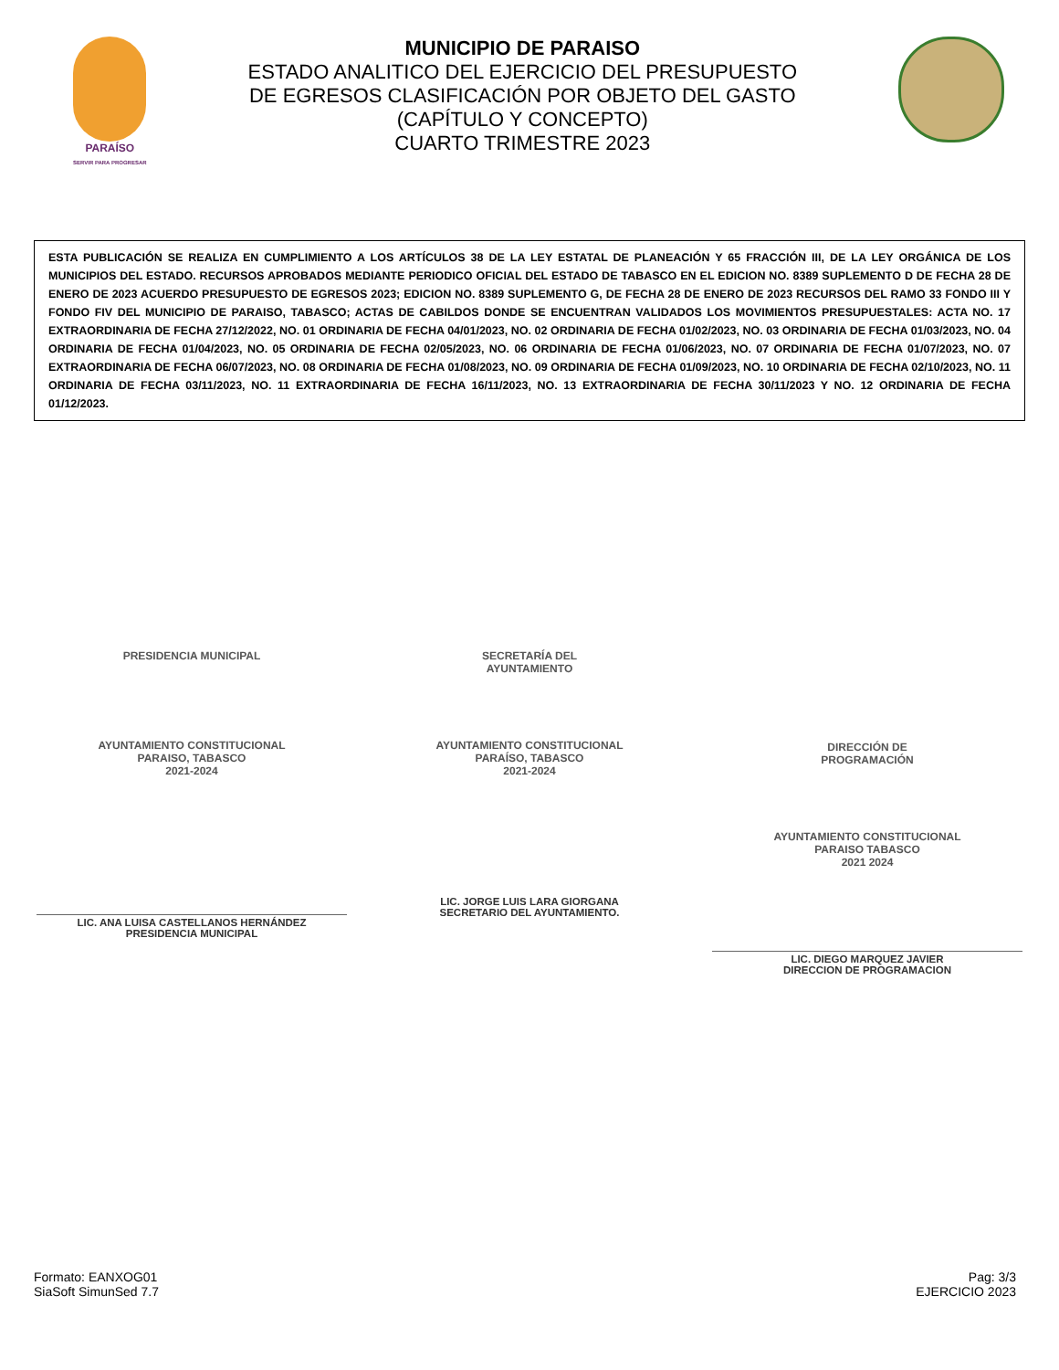PARAÍSO
SERVIR PARA PROGRESAR
MUNICIPIO DE PARAISO
ESTADO ANALITICO DEL EJERCICIO DEL PRESUPUESTO
DE EGRESOS CLASIFICACIÓN POR OBJETO DEL GASTO
(CAPÍTULO Y CONCEPTO)
CUARTO TRIMESTRE 2023
ESTA PUBLICACIÓN SE REALIZA EN CUMPLIMIENTO A LOS ARTÍCULOS 38 DE LA LEY ESTATAL DE PLANEACIÓN Y 65 FRACCIÓN III, DE LA LEY ORGÁNICA DE LOS MUNICIPIOS DEL ESTADO. RECURSOS APROBADOS MEDIANTE PERIODICO OFICIAL DEL ESTADO DE TABASCO EN EL EDICION NO. 8389 SUPLEMENTO D DE FECHA 28 DE ENERO DE 2023 ACUERDO PRESUPUESTO DE EGRESOS 2023; EDICION NO. 8389 SUPLEMENTO G, DE FECHA 28 DE ENERO DE 2023 RECURSOS DEL RAMO 33 FONDO III Y FONDO FIV DEL MUNICIPIO DE PARAISO, TABASCO; ACTAS DE CABILDOS DONDE SE ENCUENTRAN VALIDADOS LOS MOVIMIENTOS PRESUPUESTALES: ACTA NO. 17 EXTRAORDINARIA DE FECHA 27/12/2022, NO. 01 ORDINARIA DE FECHA 04/01/2023, NO. 02 ORDINARIA DE FECHA 01/02/2023, NO. 03 ORDINARIA DE FECHA 01/03/2023, NO. 04 ORDINARIA DE FECHA 01/04/2023, NO. 05 ORDINARIA DE FECHA 02/05/2023, NO. 06 ORDINARIA DE FECHA 01/06/2023, NO. 07 ORDINARIA DE FECHA 01/07/2023, NO. 07 EXTRAORDINARIA DE FECHA 06/07/2023, NO. 08 ORDINARIA DE FECHA 01/08/2023, NO. 09 ORDINARIA DE FECHA 01/09/2023, NO. 10 ORDINARIA DE FECHA 02/10/2023, NO. 11 ORDINARIA DE FECHA 03/11/2023, NO. 11 EXTRAORDINARIA DE FECHA 16/11/2023, NO. 13 EXTRAORDINARIA DE FECHA 30/11/2023 Y NO. 12 ORDINARIA DE FECHA 01/12/2023.
PRESIDENCIA MUNICIPAL
AYUNTAMIENTO CONSTITUCIONAL
PARAISO, TABASCO
2021-2024
LIC. ANA LUISA CASTELLANOS HERNÁNDEZ
PRESIDENCIA MUNICIPAL
SECRETARÍA DEL
AYUNTAMIENTO
AYUNTAMIENTO CONSTITUCIONAL
PARAÍSO, TABASCO
2021-2024
LIC. JORGE LUIS LARA GIORGANA
SECRETARIO DEL AYUNTAMIENTO.
DIRECCIÓN DE
PROGRAMACIÓN
AYUNTAMIENTO CONSTITUCIONAL
PARAISO TABASCO
2021 2024
LIC. DIEGO MARQUEZ JAVIER
DIRECCION DE PROGRAMACION
Formato: EANXOG01
SiaSoft SimunSed 7.7
Pag: 3/3
EJERCICIO 2023